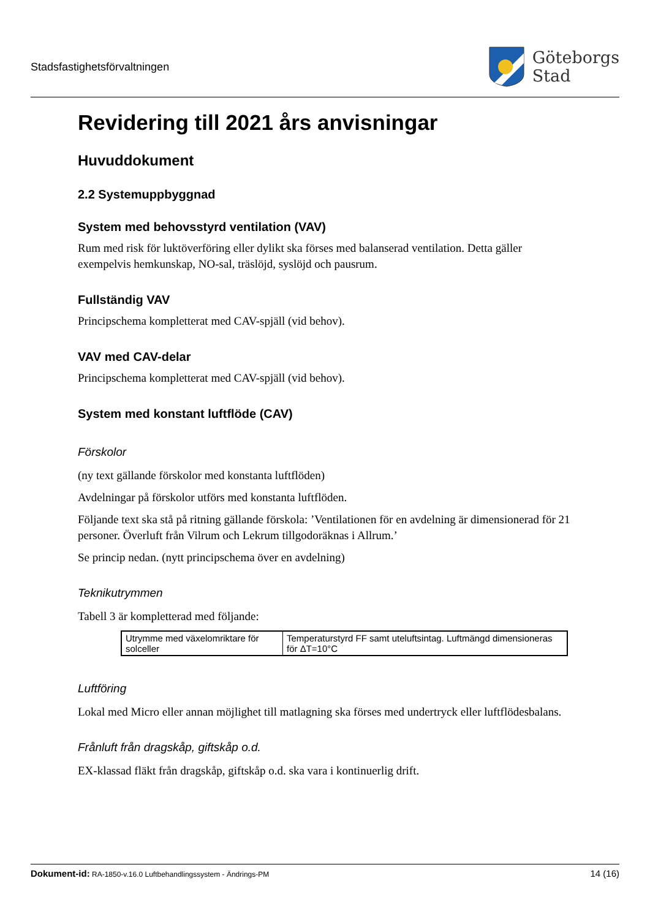Stadsfastighetsförvaltningen
Göteborgs
Stad
Revidering till 2021 års anvisningar
Huvuddokument
2.2 Systemuppbyggnad
System med behovsstyrd ventilation (VAV)
Rum med risk för luktöverföring eller dylikt ska förses med balanserad ventilation. Detta gäller exempelvis hemkunskap, NO-sal, träslöjd, syslöjd och pausrum.
Fullständig VAV
Principschema kompletterat med CAV-spjäll (vid behov).
VAV med CAV-delar
Principschema kompletterat med CAV-spjäll (vid behov).
System med konstant luftflöde (CAV)
Förskolor
(ny text gällande förskolor med konstanta luftflöden)
Avdelningar på förskolor utförs med konstanta luftflöden.
Följande text ska stå på ritning gällande förskola: ’Ventilationen för en avdelning är dimensionerad för 21 personer. Överluft från Vilrum och Lekrum tillgodoräknas i Allrum.’
Se princip nedan. (nytt principschema över en avdelning)
Teknikutrymmen
Tabell 3 är kompletterad med följande:
| Utrymme med växelomriktare för solceller | Temperaturstyrd FF samt uteluftsintag. Luftmängd dimensioneras för ΔT=10°C |
Luftföring
Lokal med Micro eller annan möjlighet till matlagning ska förses med undertryck eller luftflödesbalans.
Frånluft från dragskåp, giftskåp o.d.
EX-klassad fläkt från dragskåp, giftskåp o.d. ska vara i kontinuerlig drift.
Dokument-id: RA-1850-v.16.0 Luftbehandlingssystem - Ändrings-PM
14 (16)